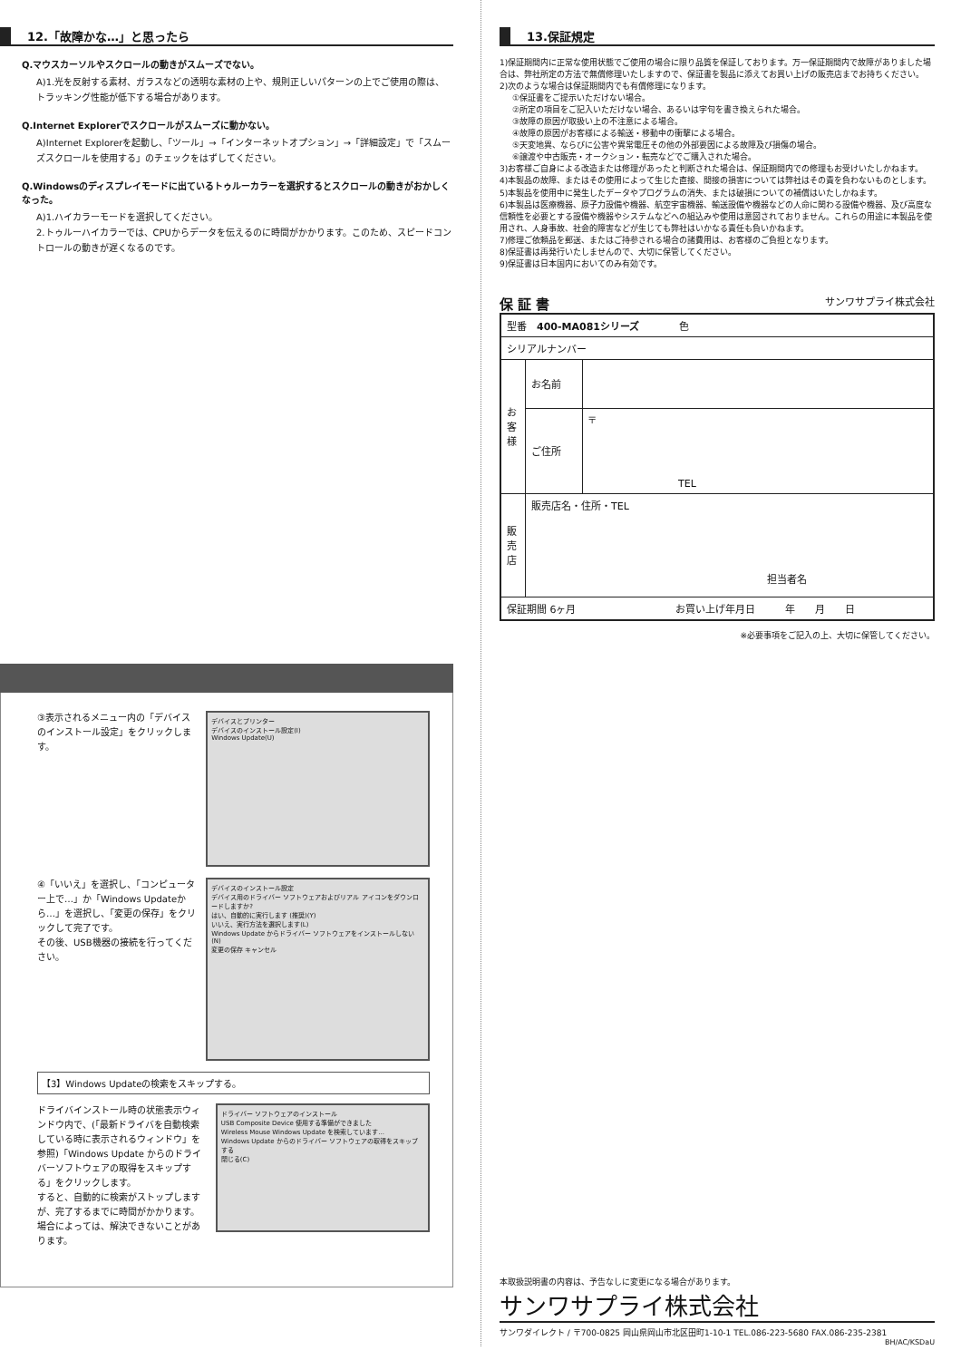12.「故障かな…」と思ったら
Q.マウスカーソルやスクロールの動きがスムーズでない。
A)1.光を反射する素材、ガラスなどの透明な素材の上や、規則正しいパターンの上でご使用の際は、トラッキング性能が低下する場合があります。
Q.Internet Explorerでスクロールがスムーズに動かない。
A)Internet Explorerを起動し、「ツール」→「インターネットオプション」→「詳細設定」で「スムーズスクロールを使用する」のチェックをはずしてください。
Q.Windowsのディスプレイモードに出ているトゥルーカラーを選択するとスクロールの動きがおかしくなった。
A)1.ハイカラーモードを選択してください。
2.トゥルーハイカラーでは、CPUからデータを伝えるのに時間がかかります。このため、スピードコントロールの動きが遅くなるのです。
③表示されるメニュー内の「デバイスのインストール設定」をクリックします。
デバイスとプリンター
デバイスのインストール設定(I)
Windows Update(U)
④「いいえ」を選択し、「コンピューター上で…」か「Windows Updateから…」を選択し、「変更の保存」をクリックして完了です。
その後、USB機器の接続を行ってください。
デバイスのインストール設定
デバイス用のドライバー ソフトウェアおよびリアル アイコンをダウンロードしますか?
はい、自動的に実行します (推奨)(Y)
いいえ、実行方法を選択します(L)
Windows Update からドライバー ソフトウェアをインストールしない(N)
変更の保存 キャンセル
【3】Windows Updateの検索をスキップする。
ドライバインストール時の状態表示ウィンドウ内で、(「最新ドライバを自動検索している時に表示されるウィンドウ」を参照)「Windows Update からのドライバーソフトウェアの取得をスキップする」をクリックします。
すると、自動的に検索がストップしますが、完了するまでに時間がかかります。場合によっては、解決できないことがあります。
ドライバー ソフトウェアのインストール
USB Composite Device 使用する準備ができました
Wireless Mouse Windows Update を検索しています...
Windows Update からのドライバー ソフトウェアの取得をスキップする
閉じる(C)
13.保証規定
1)保証期間内に正常な使用状態でご使用の場合に限り品質を保証しております。万一保証期間内で故障がありました場合は、弊社所定の方法で無償修理いたしますので、保証書を製品に添えてお買い上げの販売店までお持ちください。
2)次のような場合は保証期間内でも有償修理になります。
①保証書をご提示いただけない場合。
②所定の項目をご記入いただけない場合、あるいは字句を書き換えられた場合。
③故障の原因が取扱い上の不注意による場合。
④故障の原因がお客様による輸送・移動中の衝撃による場合。
⑤天変地異、ならびに公害や異常電圧その他の外部要因による故障及び損傷の場合。
⑥譲渡や中古販売・オークション・転売などでご購入された場合。
3)お客様ご自身による改造または修理があったと判断された場合は、保証期間内での修理もお受けいたしかねます。
4)本製品の故障、またはその使用によって生じた直接、間接の損害については弊社はその責を負わないものとします。
5)本製品を使用中に発生したデータやプログラムの消失、または破損についての補償はいたしかねます。
6)本製品は医療機器、原子力設備や機器、航空宇宙機器、輸送設備や機器などの人命に関わる設備や機器、及び高度な信頼性を必要とする設備や機器やシステムなどへの組込みや使用は意図されておりません。これらの用途に本製品を使用され、人身事故、社会的障害などが生じても弊社はいかなる責任も負いかねます。
7)修理ご依頼品を郵送、またはご持参される場合の諸費用は、お客様のご負担となります。
8)保証書は再発行いたしませんので、大切に保管してください。
9)保証書は日本国内においてのみ有効です。
保 証 書 サンワサプライ株式会社
| 型番 400-MA081シリーズ 色 | | |
| シリアルナンバー | | |
| お 客 様 | お名前 | |
| | ご住所 | 〒 TEL |
| 販 売 店 | 販売店名・住所・TEL 担当者名 | |
| 保証期間 6ヶ月 お買い上げ年月日 年 月 日 | | |
※必要事項をご記入の上、大切に保管してください。
本取扱説明書の内容は、予告なしに変更になる場合があります。
サンワサプライ株式会社
サンワダイレクト / 〒700-0825 岡山県岡山市北区田町1-10-1 TEL.086-223-5680 FAX.086-235-2381
BH/AC/KSDaU